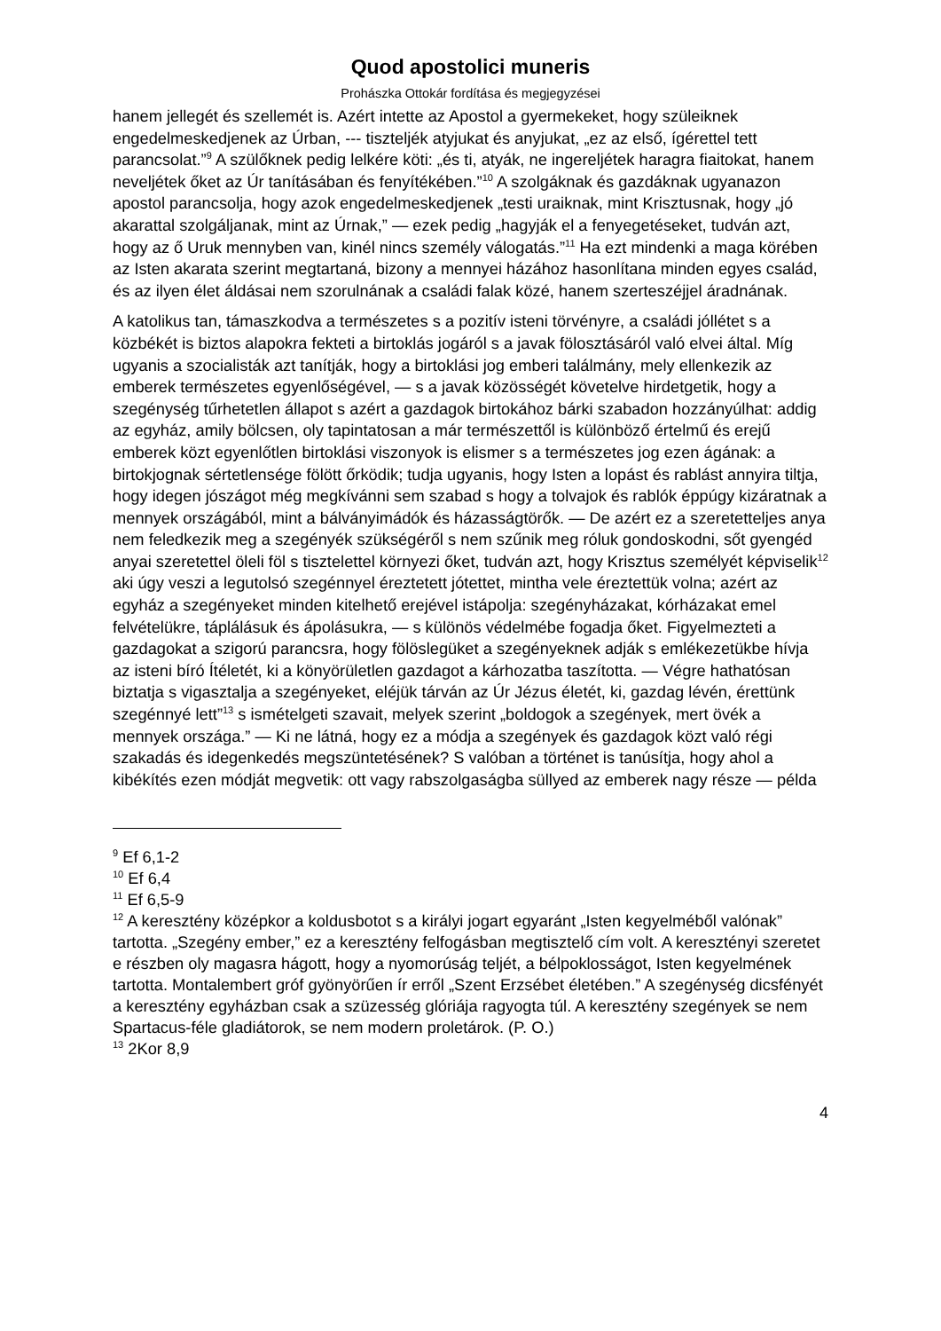Quod apostolici muneris
Prohászka Ottokár fordítása és megjegyzései
hanem jellegét és szellemét is. Azért intette az Apostol a gyermekeket, hogy szüleiknek engedelmeskedjenek az Úrban, --- tiszteljék atyjukat és anyjukat, „ez az első, ígérettel tett parancsolat.”<sup>9</sup> A szülőknek pedig lelkére köti: „és ti, atyák, ne ingereljétek haragra fiaitokat, hanem neveljétek őket az Úr tanításában és fenyítékében.”<sup>10</sup> A szolgáknak és gazdáknak ugyanazon apostol parancsolja, hogy azok engedelmeskedjenek „testi uraiknak, mint Krisztusnak, hogy „jó akarattal szolgáljanak, mint az Úrnak,” — ezek pedig „hagyják el a fenyegetéseket, tudván azt, hogy az ő Uruk mennyben van, kinél nincs személy válogatás.”<sup>11</sup> Ha ezt mindenki a maga körében az Isten akarata szerint megtartaná, bizony a mennyei házához hasonlítana minden egyes család, és az ilyen élet áldásai nem szorulnának a családi falak közé, hanem szerteszéjjel áradnának.
A katolikus tan, támaszkodva a természetes s a pozitív isteni törvényre, a családi jóllétet s a közbékét is biztos alapokra fekteti a birtoklás jogáról s a javak fölosztásáról való elvei által. Míg ugyanis a szocialisták azt tanítják, hogy a birtoklási jog emberi találmány, mely ellenkezik az emberek természetes egyenlőségével, — s a javak közösségét követelve hirdetgetik, hogy a szegénység tűrhetetlen állapot s azért a gazdagok birtokához bárki szabadon hozzányúlhat: addig az egyház, amily bölcsen, oly tapintatosan a már természettől is különböző értelmű és erejű emberek közt egyenlőtlen birtoklási viszonyok is elismer s a természetes jog ezen ágának: a birtokjognak sértetlensége fölött őrködik; tudja ugyanis, hogy Isten a lopást és rablást annyira tiltja, hogy idegen jószágot még megkívánni sem szabad s hogy a tolvajok és rablók éppúgy kizáratnak a mennyek országából, mint a bálványimádók és házasságtörők. — De azért ez a szeretetteljes anya nem feledkezik meg a szegényék szükségéről s nem szűnik meg róluk gondoskodni, sőt gyengéd anyai szeretettel öleli föl s tisztelettel környezi őket, tudván azt, hogy Krisztus személyét képviselik<sup>12</sup> aki úgy veszi a legutolsó szegénnyel éreztetett jótettet, mintha vele éreztettük volna; azért az egyház a szegényeket minden kitelhető erejével istápolja: szegényházakat, kórházakat emel felvételükre, táplálásuk és ápolásukra, — s különös védelmébe fogadja őket. Figyelmezteti a gazdagokat a szigorú parancsra, hogy fölöslegüket a szegényeknek adják s emlékezetükbe hívja az isteni bíró Ítéletét, ki a könyörületlen gazdagot a kárhozatba taszította. — Végre hathatósan biztatja s vigasztalja a szegényeket, eléjük tárván az Úr Jézus életét, ki, gazdag lévén, érettünk szegénnyé lett”<sup>13</sup> s ismételgeti szavait, melyek szerint „boldogok a szegények, mert övék a mennyek országa.” — Ki ne látná, hogy ez a módja a szegények és gazdagok közt való régi szakadás és idegenkedés megszüntetésének? S valóban a történet is tanúsítja, hogy ahol a kibékítés ezen módját megvetik: ott vagy rabszolgaságba süllyed az emberek nagy része — példa
<sup>9</sup> Ef 6,1-2
<sup>10</sup> Ef 6,4
<sup>11</sup> Ef 6,5-9
<sup>12</sup> A keresztény középkor a koldusbotot s a királyi jogart egyaránt „Isten kegyelméből valónak” tartotta. „Szegény ember,” ez a keresztény felfogásban megtisztelő cím volt. A keresztényi szeretet e részben oly magasra hágott, hogy a nyomorúság teljét, a bélpoklosságot, Isten kegyelmének tartotta. Montalembert gróf gyönyörűen ír erről „Szent Erzsébet életében.” A szegénység dicsfényét a keresztény egyházban csak a szüzesség glóriája ragyogta túl. A keresztény szegények se nem Spartacus-féle gladiátorok, se nem modern proletárok. (P. O.)
<sup>13</sup> 2Kor 8,9
4